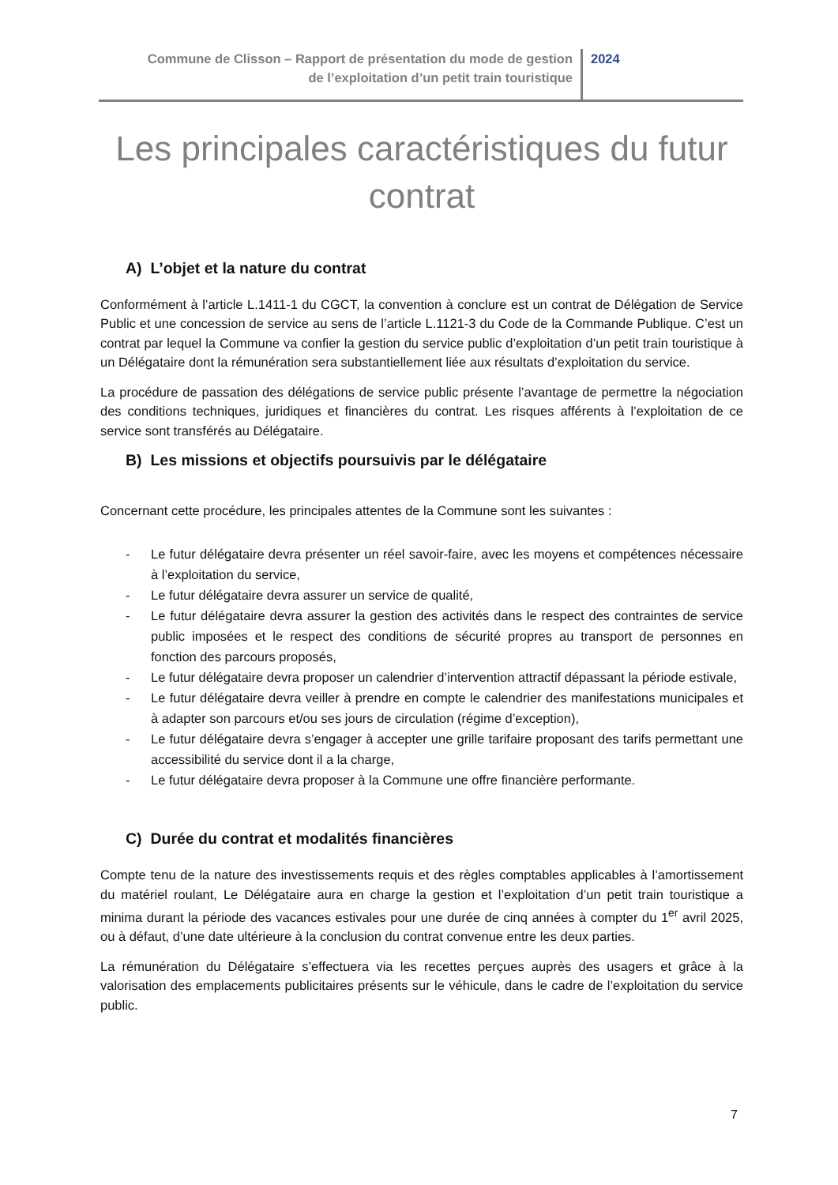Commune de Clisson – Rapport de présentation du mode de gestion
de l’exploitation d’un petit train touristique
2024
Les principales caractéristiques du futur contrat
A) L’objet et la nature du contrat
Conformément à l’article L.1411-1 du CGCT, la convention à conclure est un contrat de Délégation de Service Public et une concession de service au sens de l’article L.1121-3 du Code de la Commande Publique. C’est un contrat par lequel la Commune va confier la gestion du service public d’exploitation d’un petit train touristique à un Délégataire dont la rémunération sera substantiellement liée aux résultats d’exploitation du service.
La procédure de passation des délégations de service public présente l’avantage de permettre la négociation des conditions techniques, juridiques et financières du contrat. Les risques afférents à l’exploitation de ce service sont transférés au Délégataire.
B) Les missions et objectifs poursuivis par le délégataire
Concernant cette procédure, les principales attentes de la Commune sont les suivantes :
- Le futur délégataire devra présenter un réel savoir-faire, avec les moyens et compétences nécessaire à l’exploitation du service,
- Le futur délégataire devra assurer un service de qualité,
- Le futur délégataire devra assurer la gestion des activités dans le respect des contraintes de service public imposées et le respect des conditions de sécurité propres au transport de personnes en fonction des parcours proposés,
- Le futur délégataire devra proposer un calendrier d’intervention attractif dépassant la période estivale,
- Le futur délégataire devra veiller à prendre en compte le calendrier des manifestations municipales et à adapter son parcours et/ou ses jours de circulation (régime d’exception),
- Le futur délégataire devra s’engager à accepter une grille tarifaire proposant des tarifs permettant une accessibilité du service dont il a la charge,
- Le futur délégataire devra proposer à la Commune une offre financière performante.
C) Durée du contrat et modalités financières
Compte tenu de la nature des investissements requis et des règles comptables applicables à l’amortissement du matériel roulant, Le Délégataire aura en charge la gestion et l’exploitation d’un petit train touristique a minima durant la période des vacances estivales pour une durée de cinq années à compter du 1<sup>er</sup> avril 2025, ou à défaut, d’une date ultérieure à la conclusion du contrat convenue entre les deux parties.
La rémunération du Délégataire s’effectuera via les recettes perçues auprès des usagers et grâce à la valorisation des emplacements publicitaires présents sur le véhicule, dans le cadre de l’exploitation du service public.
7